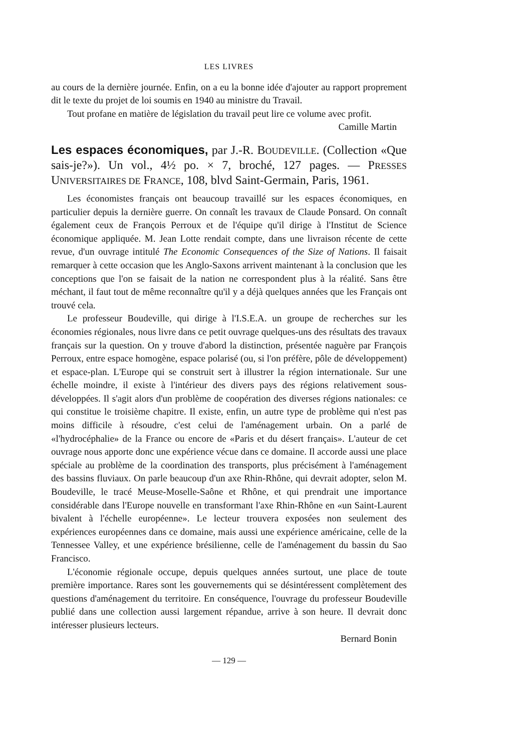LES LIVRES
au cours de la dernière journée. Enfin, on a eu la bonne idée d'ajouter au rapport proprement dit le texte du projet de loi soumis en 1940 au ministre du Travail.
Tout profane en matière de législation du travail peut lire ce volume avec profit.
Camille Martin
Les espaces économiques, par J.-R. BOUDEVILLE. (Collection «Que sais-je?»). Un vol., 4½ po. × 7, broché, 127 pages. — PRESSES UNIVERSITAIRES DE FRANCE, 108, blvd Saint-Germain, Paris, 1961.
Les économistes français ont beaucoup travaillé sur les espaces économiques, en particulier depuis la dernière guerre. On connaît les travaux de Claude Ponsard. On connaît également ceux de François Perroux et de l'équipe qu'il dirige à l'Institut de Science économique appliquée. M. Jean Lotte rendait compte, dans une livraison récente de cette revue, d'un ouvrage intitulé The Economic Consequences of the Size of Nations. Il faisait remarquer à cette occasion que les Anglo-Saxons arrivent maintenant à la conclusion que les conceptions que l'on se faisait de la nation ne correspondent plus à la réalité. Sans être méchant, il faut tout de même reconnaître qu'il y a déjà quelques années que les Français ont trouvé cela.
Le professeur Boudeville, qui dirige à l'I.S.E.A. un groupe de recherches sur les économies régionales, nous livre dans ce petit ouvrage quelques-uns des résultats des travaux français sur la question. On y trouve d'abord la distinction, présentée naguère par François Perroux, entre espace homogène, espace polarisé (ou, si l'on préfère, pôle de développement) et espace-plan. L'Europe qui se construit sert à illustrer la région internationale. Sur une échelle moindre, il existe à l'intérieur des divers pays des régions relativement sous-développées. Il s'agit alors d'un problème de coopération des diverses régions nationales: ce qui constitue le troisième chapitre. Il existe, enfin, un autre type de problème qui n'est pas moins difficile à résoudre, c'est celui de l'aménagement urbain. On a parlé de «l'hydrocéphalie» de la France ou encore de «Paris et du désert français». L'auteur de cet ouvrage nous apporte donc une expérience vécue dans ce domaine. Il accorde aussi une place spéciale au problème de la coordination des transports, plus précisément à l'aménagement des bassins fluviaux. On parle beaucoup d'un axe Rhin-Rhône, qui devrait adopter, selon M. Boudeville, le tracé Meuse-Moselle-Saône et Rhône, et qui prendrait une importance considérable dans l'Europe nouvelle en transformant l'axe Rhin-Rhône en «un Saint-Laurent bivalent à l'échelle européenne». Le lecteur trouvera exposées non seulement des expériences européennes dans ce domaine, mais aussi une expérience américaine, celle de la Tennessee Valley, et une expérience brésilienne, celle de l'aménagement du bassin du Sao Francisco.
L'économie régionale occupe, depuis quelques années surtout, une place de toute première importance. Rares sont les gouvernements qui se désintéressent complètement des questions d'aménagement du territoire. En conséquence, l'ouvrage du professeur Boudeville publié dans une collection aussi largement répandue, arrive à son heure. Il devrait donc intéresser plusieurs lecteurs.
Bernard Bonin
— 129 —